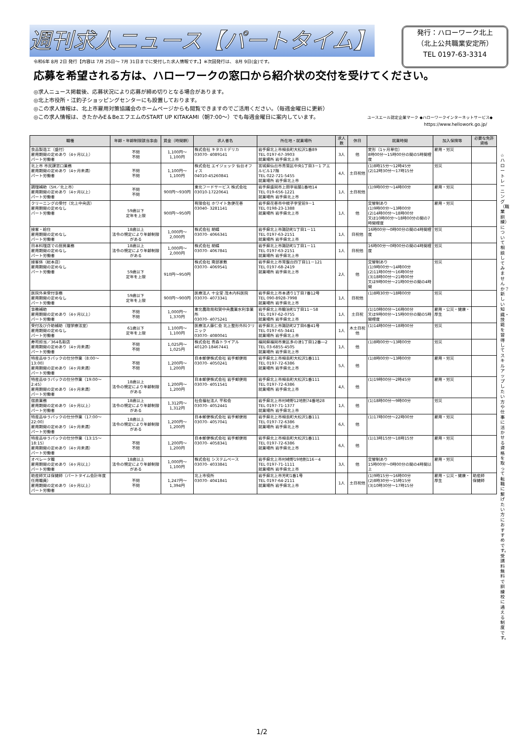週刊求人ニュース【パートタイム】
発行：ハローワーク北上
（北上公共職業安定所）
TEL 0197-63-3314
令和6年 8月 2日 発行【内容は 7月 25日～ 7月 31日までに受付した求人情報です。】※次回発行は、 8月 9日(金)です。
応募を希望される方は、ハローワークの窓口から紹介状の交付を受けてください。
◎求人ニュース掲載後、応募状況により応募が締め切りとなる場合があります。
◎北上市役所・江釣子ショッピングセンターにも設置しております。
◎この求人情報は、北上市雇用対策協議会のホームページからも閲覧できますのでご活用ください。（毎週金曜日に更新）
◎この求人情報は、きたかみE＆BeエフエムのSTART UP KITAKAMI（朝7:00～）でも毎週金曜日に案内しています。
ユースエール認定企業マーク ◆ハローワークインターネットサービス◆
https://www.hellowork.go.jp/
| 職種 | 年齢・年齢制限該当事由 | 賃金（時間額） | 求人者名 | 所在地・就業場所 | 求人数 | 休日 | 就業時間 | 加入保険等 | 必要な免許資格 |
| --- | --- | --- | --- | --- | --- | --- | --- | --- | --- |
| 食品製造工（盛付） 雇用期間の定めあり（4ヶ月以上） パート労働者 | 不問 不問 | 1,100円～1,100円 | 株式会社 キタカミデリカ 03070- 4089141 | 岩手県北上市相去町大松沢1番89 TEL 0197-67-3903 就業場所 岩手県北上市 | 3人 | 他 | 変形（1ヶ月単位） 8時00分～15時00分の間の5時間程度 | 雇用・労災 | |
| 北上市 市民課窓口業務 雇用期間の定めあり（4ヶ月未満） パート労働者 | 不問 不問 | 1,100円～1,100円 | 株式会社 エイジェック 仙台オフィス 04010-45260841 | 宮城県仙台市青葉区中央1丁目3－1 アエルビル17階 TEL 022-721-5455 就業場所 岩手県北上市 | 4人 | 土日祝他 | (1)8時15分～12時45分 (2)12時30分～17時15分 | 労災 | |
| 調理補助（5H／北上市） 雇用期間の定めあり（4ヶ月以上） パート労働者 | 不問 不問 | 900円～930円 | 東北フードサービス 株式会社 03010-17220641 | 岩手県盛岡市上田字岩脇1番地14 TEL 019-656-1221 就業場所 岩手県北上市 | 1人 | 土日祝他 | (1)9時00分～14時00分 | 雇用・労災 | |
| クリーニングの受付（北上中央店） 雇用期間の定めなし パート労働者 | 59歳以下 定年を上限 | 900円～950円 | 有限会社 ホワイト急便花巻 03040- 3281141 | 岩手県花巻市中根子字堂前9－1 TEL 0198-23-1388 就業場所 岩手県北上市 | 1人 | 他 | 交替制あり (1)9時00分～13時00分 (2)14時00分～18時00分 又は10時00分～18時00分の間の7時間程度 | 雇用・労災 | |
| 接客・給仕 雇用期間の定めなし パート労働者 | 18歳以上 法令の規定により年齢制限がある | 1,000円～2,000円 | 株式会社 胡蝶 03070- 4066341 | 岩手県北上市諏訪町1丁目1－11 TEL 0197-63-2151 就業場所 岩手県北上市 | 1人 | 日祝他 | 16時00分～0時00分の間の4時間程度 | 労災 | |
| 日本料理店での厨房業務 雇用期間の定めなし パート労働者 | 18歳以上 法令の規定により年齢制限がある | 1,000円～2,000円 | 株式会社 胡蝶 03070- 4067841 | 岩手県北上市諏訪町1丁目1－11 TEL 0197-63-2151 就業場所 岩手県北上市 | 1人 | 日祝他 | 16時00分～0時00分の間の4時間程度 | 労災 | |
| 接客係（総本店） 雇用期間の定めなし パート労働者 | 59歳以下 定年を上限 | 910円～950円 | 株式会社 南部家敷 03070- 4069541 | 岩手県北上市常盤台四丁目11－121 TEL 0197-68-2419 就業場所 岩手県北上市 | 2人 | 他 | 交替制あり (1)9時00分～14時00分 (2)11時00分～16時00分 (3)18時00分～21時00分 又は9時00分～21時00分の間の4時間 | 労災 | |
| 医院外来受付事務 雇用期間の定めなし パート労働者 | 59歳以下 定年を上限 | 900円～900円 | 医療法人 十全堂 茂木内科医院 03070- 4073341 | 岩手県北上市本通り1丁目7番12号 TEL 090-8928-7998 就業場所 岩手県北上市 | 1人 | 日祝他 | (1)8時30分～18時00分 | 労災 | |
| 事務補助 雇用期間の定めあり（4ヶ月以上） パート労働者 | 不問 不問 | 1,000円～1,370円 | 東北農政局和賀中央農業水利事業所 03070- 4075241 | 岩手県北上市鍛治町1丁目11－58 TEL 0197-62-0755 就業場所 岩手県北上市 | 1人 | 土日祝 | (1)10時00分～16時00分 又は9時00分～15時00分の間の5時間程度 | 雇用・公災・健康・厚生 | |
| 受付及び介助補助（理学療法室） 雇用期間の定めなし パート労働者 | 61歳以下 定年を上限 | 1,100円～1,100円 | 医療法人藤仁会 北上整形外科クリニック 03070- 4080041 | 岩手県北上市諏訪町2丁目6番41号 TEL 0197-65-3441 就業場所 岩手県北上市 | 1人 | 木土日祝他 | (1)14時00分～18時00分 | 労災 | |
| 寿司担当／364名取店 雇用期間の定めあり（4ヶ月未満） パート労働者 | 不問 不問 | 1,025円～1,025円 | 株式会社 青森トライアル 40120-18467441 | 福岡県福岡市東区多の津1丁目12番―2 TEL 03-6855-4505 就業場所 岩手県北上市 | 1人 | 他 | (1)8時00分～13時00分 | 労災 | |
| 特産品ゆうパックの仕分作業（8:00～13:00） 雇用期間の定めあり（4ヶ月未満） パート労働者 | 不問 不問 | 1,200円～1,200円 | 日本郵便株式会社 岩手郵便局 03070- 4050241 | 岩手県北上市相去町大松沢1番111 TEL 0197-72-6386 就業場所 岩手県北上市 | 5人 | 他 | (1)8時00分～13時00分 | 雇用・労災 | |
| 特産品ゆうパックの仕分作業（19:00～2:45） 雇用期間の定めあり（4ヶ月未満） パート労働者 | 18歳以上 法令の規定により年齢制限がある | 1,200円～1,200円 | 日本郵便株式会社 岩手郵便局 03070- 4051541 | 岩手県北上市相去町大松沢1番111 TEL 0197-72-6386 就業場所 岩手県北上市 | 4人 | 他 | (1)19時00分～2時45分 | 雇用・労災 | |
| 宿直業務 雇用期間の定めあり（4ヶ月以上） パート労働者 | 18歳以上 法令の規定により年齢制限がある | 1,312円～1,312円 | 社会福祉法人 平和会 03070- 4052441 | 岩手県北上市村崎野12地割74番地28 TEL 0197-71-1377 就業場所 岩手県北上市 | 1人 | 他 | (1)18時00分～9時00分 | 労災 | |
| 特産品ゆうパックの仕分作業（17:00～22:00） 雇用期間の定めあり（4ヶ月未満） パート労働者 | 18歳以上 法令の規定により年齢制限がある | 1,200円～1,200円 | 日本郵便株式会社 岩手郵便局 03070- 4057041 | 岩手県北上市相去町大松沢1番111 TEL 0197-72-6386 就業場所 岩手県北上市 | 6人 | 他 | (1)17時00分～22時00分 | 雇用・労災 | |
| 特産品ゆうパックの仕分作業（13:15～18:15） 雇用期間の定めあり（4ヶ月未満） パート労働者 | 不問 不問 | 1,200円～1,200円 | 日本郵便株式会社 岩手郵便局 03070- 4058341 | 岩手県北上市相去町大松沢1番111 TEL 0197-72-6386 就業場所 岩手県北上市 | 6人 | 他 | (1)13時15分～18時15分 | 雇用・労災 | |
| オペレータ職 雇用期間の定めあり（4ヶ月以上） パート労働者 | 18歳以上 法令の規定により年齢制限がある | 1,000円～1,100円 | 株式会社 システムベース 03070- 4033841 | 岩手県北上市村崎野19地割116－4 TEL 0197-71-1111 就業場所 岩手県北上市 | 3人 | 他 | 交替制あり 15時00分～0時00分の間の4時間以上 | 雇用・労災 | |
| 助産師又は保健師（パートタイム会計年度任用職員） 雇用期間の定めあり（4ヶ月以上） パート労働者 | 不問 不問 | 1,247円～1,394円 | 北上市役所 03070- 4041841 | 岩手県北上市芳町1番1号 TEL 0197-64-2111 就業場所 岩手県北上市 | 1人 | 土日祝他 | (1)9時15分～16時00分 (2)8時30分～15時15分 (3)10時30分～17時15分 | 雇用・公災・健康・厚生 | 助産師 保健師 |
☆ハロートレーニング（職業訓練）について相談してみませんか？新しい知識・技能を習得してスキルアップしたい方や仕事に活かせる資格を取って転職に繋げたい方におすすめです。受講料無料で訓練校に通える制度です。
1/2